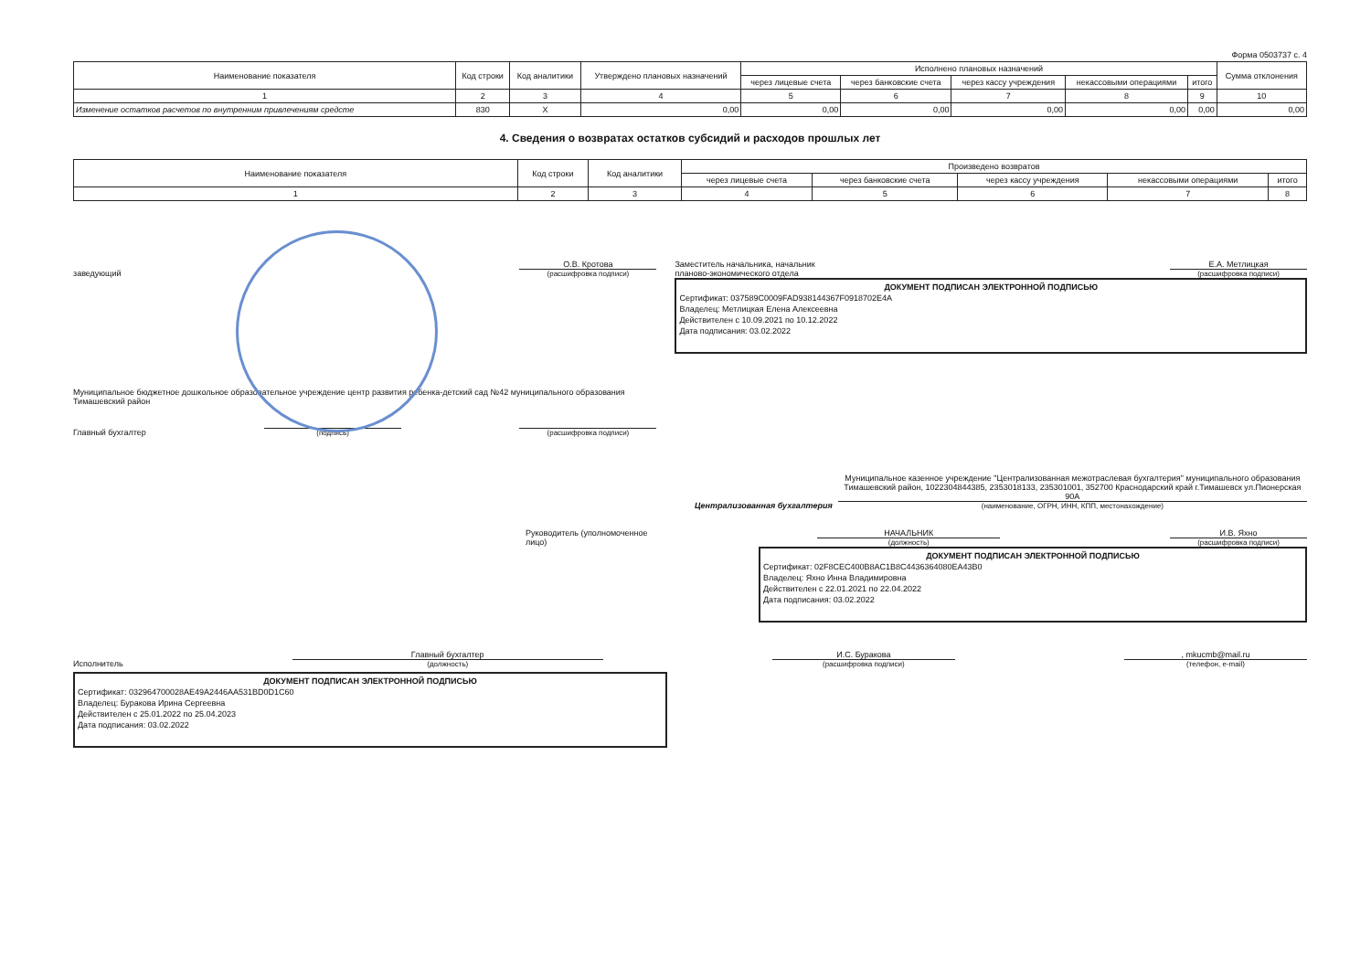Форма 0503737 с. 4
| Наименование показателя | Код строки | Код аналитики | Утверждено плановых назначений | Исполнено плановых назначений | | | | | Сумма отклонения |
| --- | --- | --- | --- | --- | --- | --- | --- | --- | --- |
| | | | | через лицевые счета | через банковские счета | через кассу учреждения | некассовыми операциями | итого | |
| 1 | 2 | 3 | 4 | 5 | 6 | 7 | 8 | 9 | 10 |
| Изменение остатков расчетов по внутренним привлечениям средсте | 830 | X | 0,00 | 0,00 | 0,00 | 0,00 | 0,00 | 0,00 | 0,00 |
4. Сведения о возвратах остатков субсидий и расходов прошлых лет
| Наименование показателя | Код строки | Код аналитики | Произведено возвратов | | | | |
| --- | --- | --- | --- | --- | --- | --- | --- |
| | | | через лицевые счета | через банковские счета | через кассу учреждения | некассовыми операциями | итого |
| 1 | 2 | 3 | 4 | 5 | 6 | 7 | 8 |
заведующий
О.В. Кротова
(расшифровка подписи)
Муниципальное бюджетное дошкольное образовательное учреждение центр развития ребенка-детский сад №42 муниципального образования Тимашевский район
Главный бухгалтер
(подпись)
(расшифровка подписи)
Заместитель начальника, начальник
планово-экономического отдела
Е.А. Метлицкая
(расшифровка подписи)
ДОКУМЕНТ ПОДПИСАН ЭЛЕКТРОННОЙ ПОДПИСЬЮ
Сертификат: 037589C0009FAD938144367F0918702E4A
Владелец: Метлицкая Елена Алексеевна
Действителен с 10.09.2021 по 10.12.2022
Дата подписания: 03.02.2022
Централизованная бухгалтерия
Муниципальное казенное учреждение "Централизованная межотраслевая бухгалтерия" муниципального образования Тимашевский район, 1022304844385, 2353018133, 235301001, 352700 Краснодарский край г.Тимашевск ул.Пионерская 90А
(наименование, ОГРН, ИНН, КПП, местонахождение)
Руководитель (уполномоченное
лицо)
НАЧАЛЬНИК
(должность)
И.В. Яхно
(расшифровка подписи)
ДОКУМЕНТ ПОДПИСАН ЭЛЕКТРОННОЙ ПОДПИСЬЮ
Сертификат: 02F8CEC400B8AC1B8C4436364080EA43B0
Владелец: Яхно Инна Владимировна
Действителен с 22.01.2021 по 22.04.2022
Дата подписания: 03.02.2022
Исполнитель
Главный бухгалтер
(должность)
И.С. Буракова
(расшифровка подписи)
, mkucmb@mail.ru
(телефон, e-mail)
ДОКУМЕНТ ПОДПИСАН ЭЛЕКТРОННОЙ ПОДПИСЬЮ
Сертификат: 032964700028AE49A2446AA531BD0D1C60
Владелец: Буракова Ирина Сергеевна
Действителен с 25.01.2022 по 25.04.2023
Дата подписания: 03.02.2022